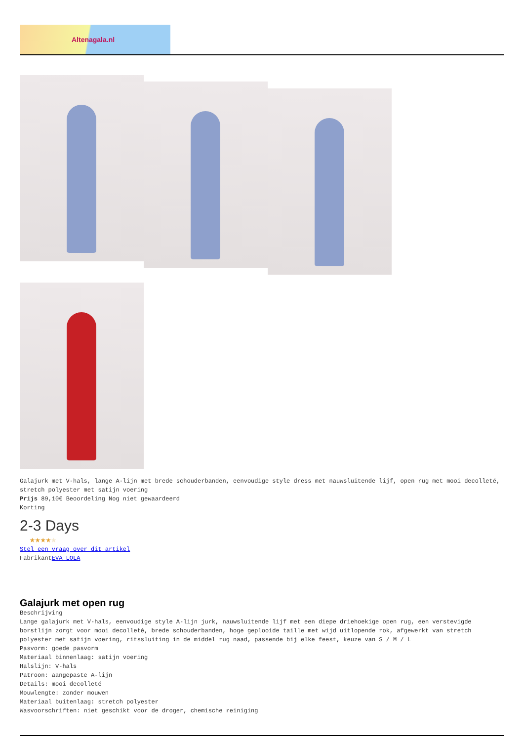Altenagala.nl
Galajurk met V-hals, lange A-lijn met brede schouderbanden, eenvoudige style dress met nauwsluitende lijf, open rug met mooi decolleté, stretch polyester met satijn voering
Prijs 89,10€ Beoordeling Nog niet gewaardeerd
Korting
2-3 Days
★★★★★
Stel een vraag over dit artikel
FabrikantEVA LOLA
Galajurk met open rug
Beschrijving
Lange galajurk met V-hals, eenvoudige style A-lijn jurk, nauwsluitende lijf met een diepe driehoekige open rug, een verstevigde borstlijn zorgt voor mooi decolleté, brede schouderbanden, hoge geplooide taille met wijd uitlopende rok, afgewerkt van stretch polyester met satijn voering, ritssluiting in de middel rug naad, passende bij elke feest, keuze van S / M / L
Pasvorm: goede pasvorm
Materiaal binnenlaag: satijn voering
Halslijn: V-hals
Patroon: aangepaste A-lijn
Details: mooi decolleté
Mouwlengte: zonder mouwen
Materiaal buitenlaag: stretch polyester
Wasvoorschriften: niet geschikt voor de droger, chemische reiniging